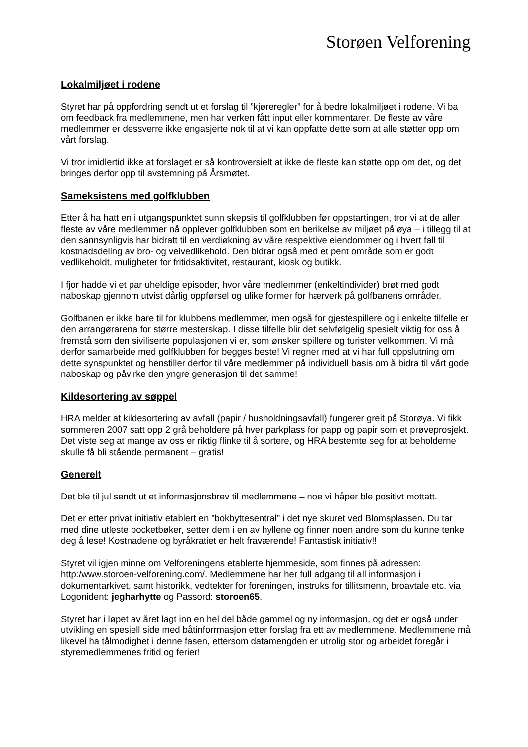Storøen Velforening
Lokalmiljøet i rodene
Styret har på oppfordring sendt ut et forslag til ”kjøreregler” for å bedre lokalmiljøet i rodene. Vi ba om feedback fra medlemmene, men har verken fått input eller kommentarer. De fleste av våre medlemmer er dessverre ikke engasjerte nok til at vi kan oppfatte dette som at alle støtter opp om vårt forslag.
Vi tror imidlertid ikke at forslaget er så kontroversielt at ikke de fleste kan støtte opp om det, og det bringes derfor opp til avstemning på Årsmøtet.
Sameksistens med golfklubben
Etter å ha hatt en i utgangspunktet sunn skepsis til golfklubben før oppstartingen, tror vi at de aller fleste av våre medlemmer nå opplever golfklubben som en berikelse av miljøet på øya – i tillegg til at den sannsynligvis har bidratt til en verdiøkning av våre respektive eiendommer og i hvert fall til kostnadsdeling av bro- og veivedlikehold. Den bidrar også med et pent område som er godt vedlikeholdt, muligheter for fritidsaktivitet, restaurant, kiosk og butikk.
I fjor hadde vi et par uheldige episoder, hvor våre medlemmer (enkeltindivider) brøt med godt naboskap gjennom utvist dårlig oppførsel og ulike former for hærverk på golfbanens områder.
Golfbanen er ikke bare til for klubbens medlemmer, men også for gjestespillere og i enkelte tilfelle er den arrangørarena for større mesterskap. I disse tilfelle blir det selvfølgelig spesielt viktig for oss å fremstå som den siviliserte populasjonen vi er, som ønsker spillere og turister velkommen. Vi må derfor samarbeide med golfklubben for begges beste! Vi regner med at vi har full oppslutning om dette synspunktet og henstiller derfor til våre medlemmer på individuell basis om å bidra til vårt gode naboskap og påvirke den yngre generasjon til det samme!
Kildesortering av søppel
HRA melder at kildesortering av avfall (papir / husholdningsavfall) fungerer greit på Storøya. Vi fikk sommeren 2007 satt opp 2 grå beholdere på hver parkplass for papp og papir som et prøveprosjekt. Det viste seg at mange av oss er riktig flinke til å sortere, og HRA bestemte seg for at beholderne skulle få bli stående permanent – gratis!
Generelt
Det ble til jul sendt ut et informasjonsbrev til medlemmene – noe vi håper ble positivt mottatt.
Det er etter privat initiativ etablert en ”bokbyttesentral” i det nye skuret ved Blomsplassen. Du tar med dine utleste pocketbøker, setter dem i en av hyllene og finner noen andre som du kunne tenke deg å lese! Kostnadene og byråkratiet er helt fraværende! Fantastisk initiativ!!
Styret vil igjen minne om Velforeningens etablerte hjemmeside, som finnes på adressen: http:/www.storoen-velforening.com/. Medlemmene har her full adgang til all informasjon i dokumentarkivet, samt historikk, vedtekter for foreningen, instruks for tillitsmenn, broavtale etc. via Logonident: jegharhytte og Passord: storoen65.
Styret har i løpet av året lagt inn en hel del både gammel og ny informasjon, og det er også under utvikling en spesiell side med båtinforrmasjon etter forslag fra ett av medlemmene. Medlemmene må likevel ha tålmodighet i denne fasen, ettersom datamengden er utrolig stor og arbeidet foregår i styremedlemmenes fritid og ferier!